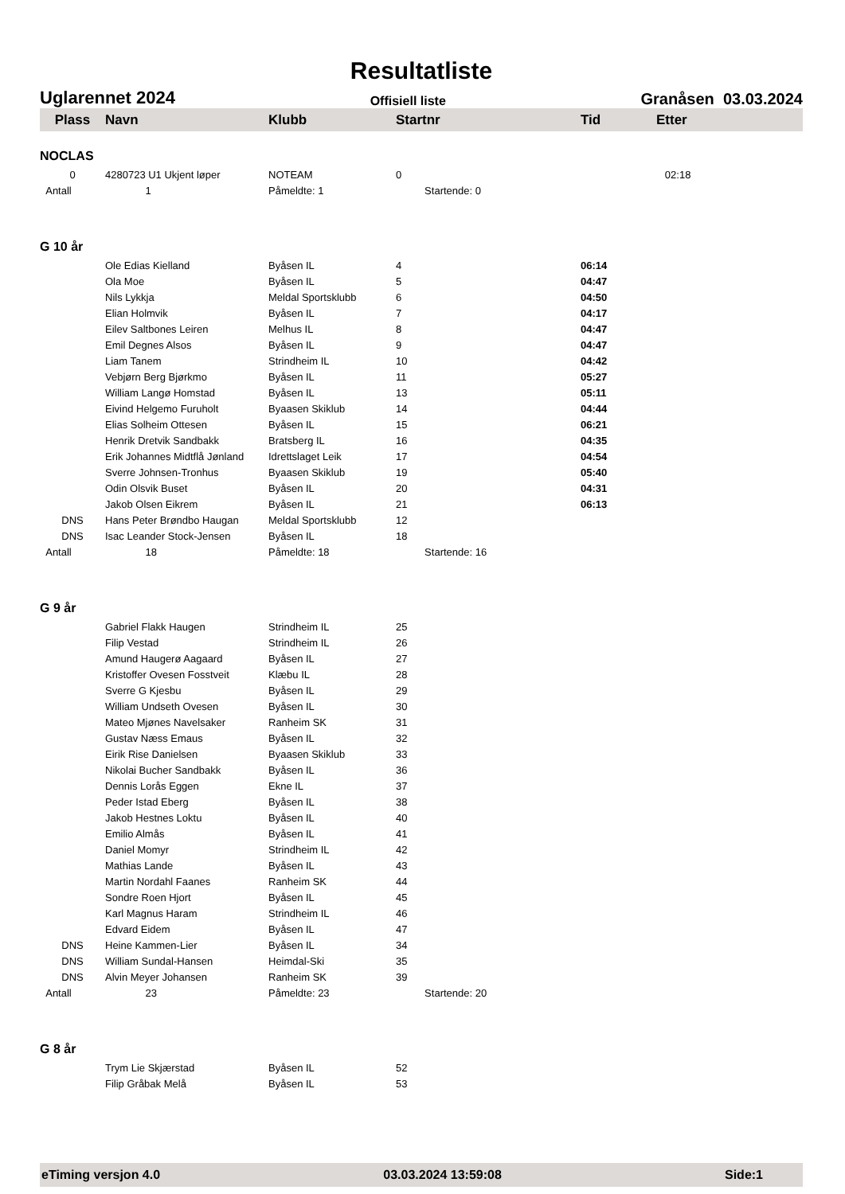Resultatliste
Uglarennet 2024 Offisiell liste Granåsen 03.03.2024
| Plass | Navn | Klubb | Startnr | Tid | Etter |
| --- | --- | --- | --- | --- | --- |
| NOCLAS | | | | | |
| 0 | 4280723 U1 Ukjent løper | NOTEAM | 0 | | 02:18 |
| Antall | 1 | Påmeldte: 1 | Startende: 0 | | |
| G 10 år | | | | | |
| | Ole Edias Kielland | Byåsen IL | 4 | 06:14 | |
| | Ola Moe | Byåsen IL | 5 | 04:47 | |
| | Nils Lykkja | Meldal Sportsklubb | 6 | 04:50 | |
| | Elian Holmvik | Byåsen IL | 7 | 04:17 | |
| | Eilev Saltbones Leiren | Melhus IL | 8 | 04:47 | |
| | Emil Degnes Alsos | Byåsen IL | 9 | 04:47 | |
| | Liam Tanem | Strindheim IL | 10 | 04:42 | |
| | Vebjørn Berg Bjørkmo | Byåsen IL | 11 | 05:27 | |
| | William Langø Homstad | Byåsen IL | 13 | 05:11 | |
| | Eivind Helgemo Furuholt | Byaasen Skiklub | 14 | 04:44 | |
| | Elias Solheim Ottesen | Byåsen IL | 15 | 06:21 | |
| | Henrik Dretvik Sandbakk | Bratsberg IL | 16 | 04:35 | |
| | Erik Johannes Midtflå Jønland | Idrettslaget Leik | 17 | 04:54 | |
| | Sverre Johnsen-Tronhus | Byaasen Skiklub | 19 | 05:40 | |
| | Odin Olsvik Buset | Byåsen IL | 20 | 04:31 | |
| | Jakob Olsen Eikrem | Byåsen IL | 21 | 06:13 | |
| DNS | Hans Peter Brøndbo Haugan | Meldal Sportsklubb | 12 | | |
| DNS | Isac Leander Stock-Jensen | Byåsen IL | 18 | | |
| Antall | 18 | Påmeldte: 18 | Startende: 16 | | |
| G 9 år | | | | | |
| | Gabriel Flakk Haugen | Strindheim IL | 25 | | |
| | Filip Vestad | Strindheim IL | 26 | | |
| | Amund Haugerø Aagaard | Byåsen IL | 27 | | |
| | Kristoffer Ovesen Fosstveit | Klæbu IL | 28 | | |
| | Sverre G Kjesbu | Byåsen IL | 29 | | |
| | William Undseth Ovesen | Byåsen IL | 30 | | |
| | Mateo Mjønes Navelsaker | Ranheim SK | 31 | | |
| | Gustav Næss Emaus | Byåsen IL | 32 | | |
| | Eirik Rise Danielsen | Byaasen Skiklub | 33 | | |
| | Nikolai Bucher Sandbakk | Byåsen IL | 36 | | |
| | Dennis Lorås Eggen | Ekne IL | 37 | | |
| | Peder Istad Eberg | Byåsen IL | 38 | | |
| | Jakob Hestnes Loktu | Byåsen IL | 40 | | |
| | Emilio Almås | Byåsen IL | 41 | | |
| | Daniel Momyr | Strindheim IL | 42 | | |
| | Mathias Lande | Byåsen IL | 43 | | |
| | Martin Nordahl Faanes | Ranheim SK | 44 | | |
| | Sondre Roen Hjort | Byåsen IL | 45 | | |
| | Karl Magnus Haram | Strindheim IL | 46 | | |
| | Edvard Eidem | Byåsen IL | 47 | | |
| DNS | Heine Kammen-Lier | Byåsen IL | 34 | | |
| DNS | William Sundal-Hansen | Heimdal-Ski | 35 | | |
| DNS | Alvin Meyer Johansen | Ranheim SK | 39 | | |
| Antall | 23 | Påmeldte: 23 | Startende: 20 | | |
| G 8 år | | | | | |
| | Trym Lie Skjærstad | Byåsen IL | 52 | | |
| | Filip Gråbak Melå | Byåsen IL | 53 | | |
eTiming versjon 4.0 03.03.2024 13:59:08 Side:1